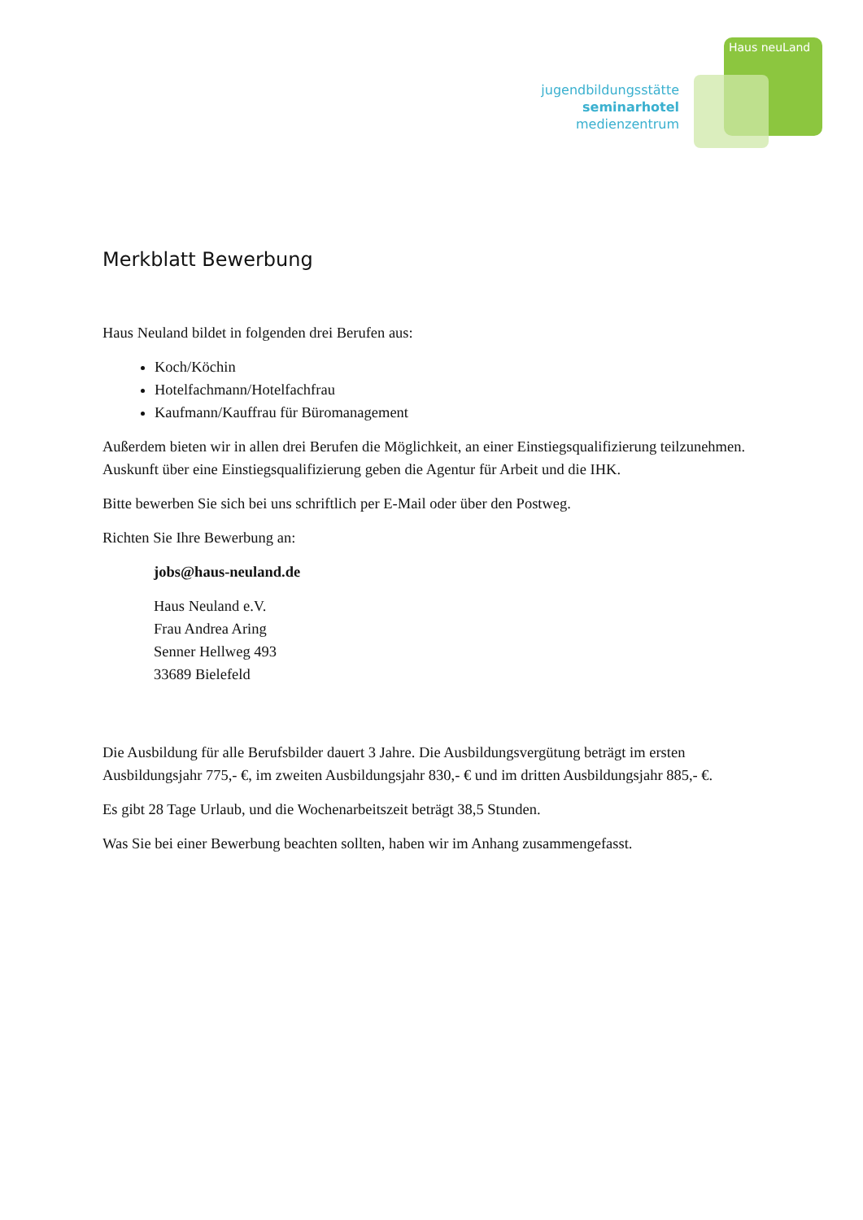Haus neuLand
jugendbildungsstätte
seminarhotel
medienzentrum
Merkblatt Bewerbung
Haus Neuland bildet in folgenden drei Berufen aus:
Koch/Köchin
Hotelfachmann/Hotelfachfrau
Kaufmann/Kauffrau für Büromanagement
Außerdem bieten wir in allen drei Berufen die Möglichkeit, an einer Einstiegsqualifizierung teilzunehmen. Auskunft über eine Einstiegsqualifizierung geben die Agentur für Arbeit und die IHK.
Bitte bewerben Sie sich bei uns schriftlich per E-Mail oder über den Postweg.
Richten Sie Ihre Bewerbung an:
jobs@haus-neuland.de
Haus Neuland e.V.
Frau Andrea Aring
Senner Hellweg 493
33689 Bielefeld
Die Ausbildung für alle Berufsbilder dauert 3 Jahre. Die Ausbildungsvergütung beträgt im ersten Ausbildungsjahr 775,- €, im zweiten Ausbildungsjahr 830,- € und im dritten Ausbildungsjahr 885,- €.
Es gibt 28 Tage Urlaub, und die Wochenarbeitszeit beträgt 38,5 Stunden.
Was Sie bei einer Bewerbung beachten sollten, haben wir im Anhang zusammengefasst.